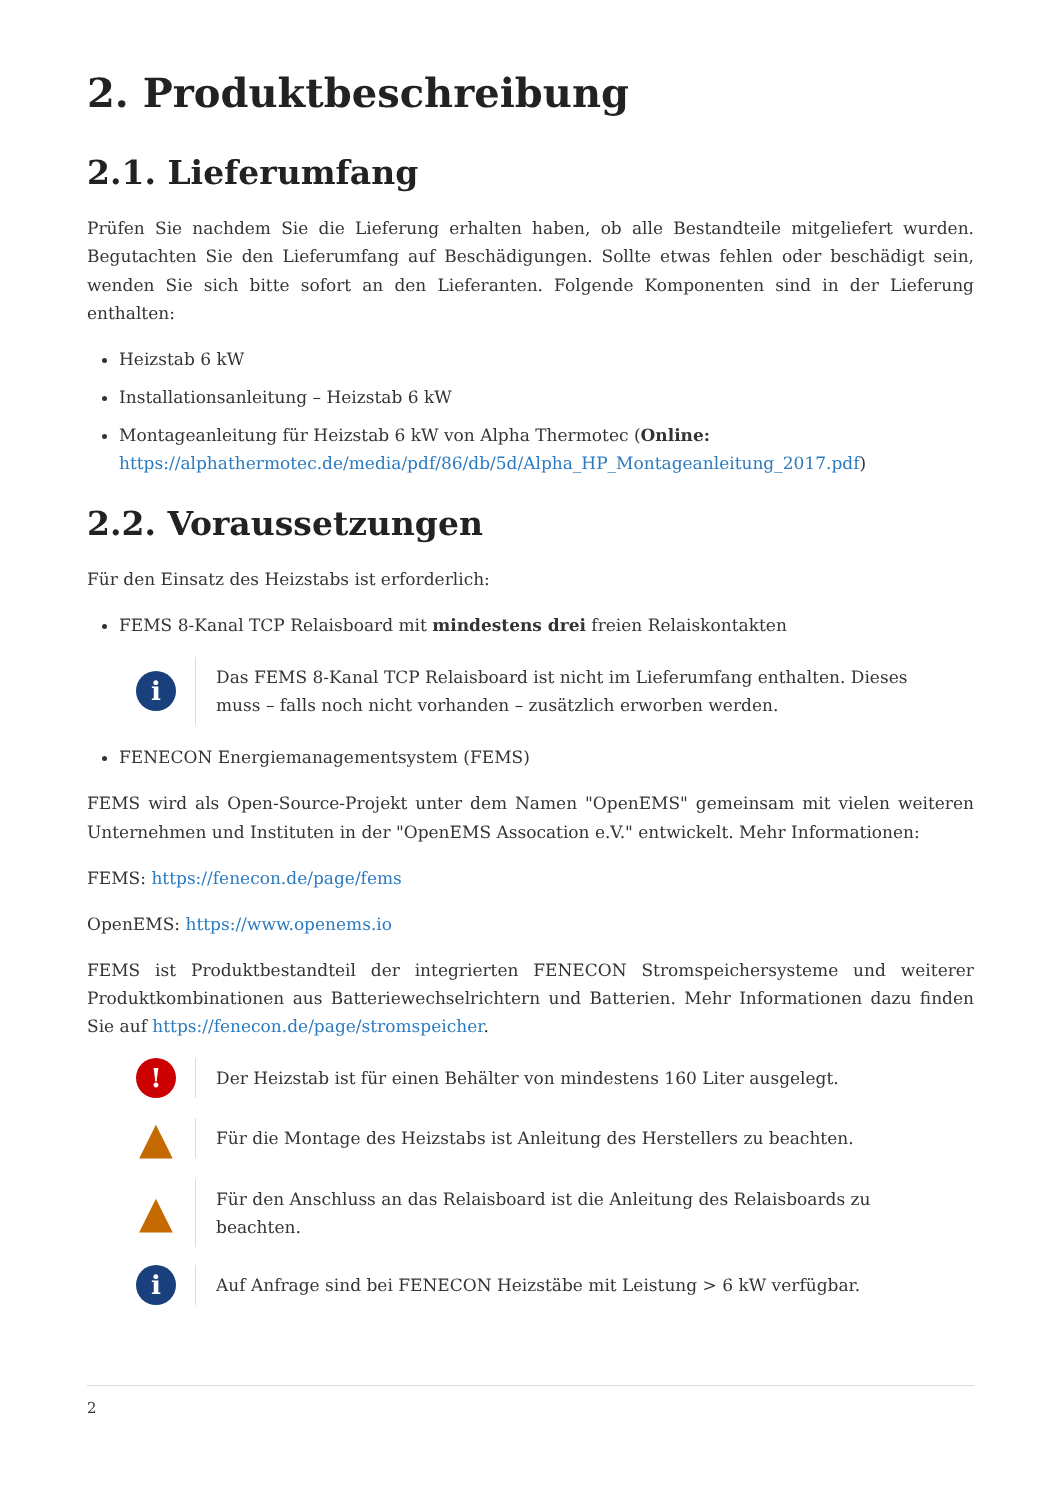2. Produktbeschreibung
2.1. Lieferumfang
Prüfen Sie nachdem Sie die Lieferung erhalten haben, ob alle Bestandteile mitgeliefert wurden. Begutachten Sie den Lieferumfang auf Beschädigungen. Sollte etwas fehlen oder beschädigt sein, wenden Sie sich bitte sofort an den Lieferanten. Folgende Komponenten sind in der Lieferung enthalten:
Heizstab 6 kW
Installationsanleitung – Heizstab 6 kW
Montageanleitung für Heizstab 6 kW von Alpha Thermotec (Online: https://alphathermotec.de/media/pdf/86/db/5d/Alpha_HP_Montageanleitung_2017.pdf)
2.2. Voraussetzungen
Für den Einsatz des Heizstabs ist erforderlich:
FEMS 8-Kanal TCP Relaisboard mit mindestens drei freien Relaiskontakten
i
Das FEMS 8-Kanal TCP Relaisboard ist nicht im Lieferumfang enthalten. Dieses muss – falls noch nicht vorhanden – zusätzlich erworben werden.
FENECON Energiemanagementsystem (FEMS)
FEMS wird als Open-Source-Projekt unter dem Namen "OpenEMS" gemeinsam mit vielen weiteren Unternehmen und Instituten in der "OpenEMS Assocation e.V." entwickelt. Mehr Informationen:
FEMS: https://fenecon.de/page/fems
OpenEMS: https://www.openems.io
FEMS ist Produktbestandteil der integrierten FENECON Stromspeichersysteme und weiterer Produktkombinationen aus Batteriewechselrichtern und Batterien. Mehr Informationen dazu finden Sie auf https://fenecon.de/page/stromspeicher.
!
Der Heizstab ist für einen Behälter von mindestens 160 Liter ausgelegt.
▲
Für die Montage des Heizstabs ist Anleitung des Herstellers zu beachten.
▲
Für den Anschluss an das Relaisboard ist die Anleitung des Relaisboards zu beachten.
i
Auf Anfrage sind bei FENECON Heizstäbe mit Leistung > 6 kW verfügbar.
2